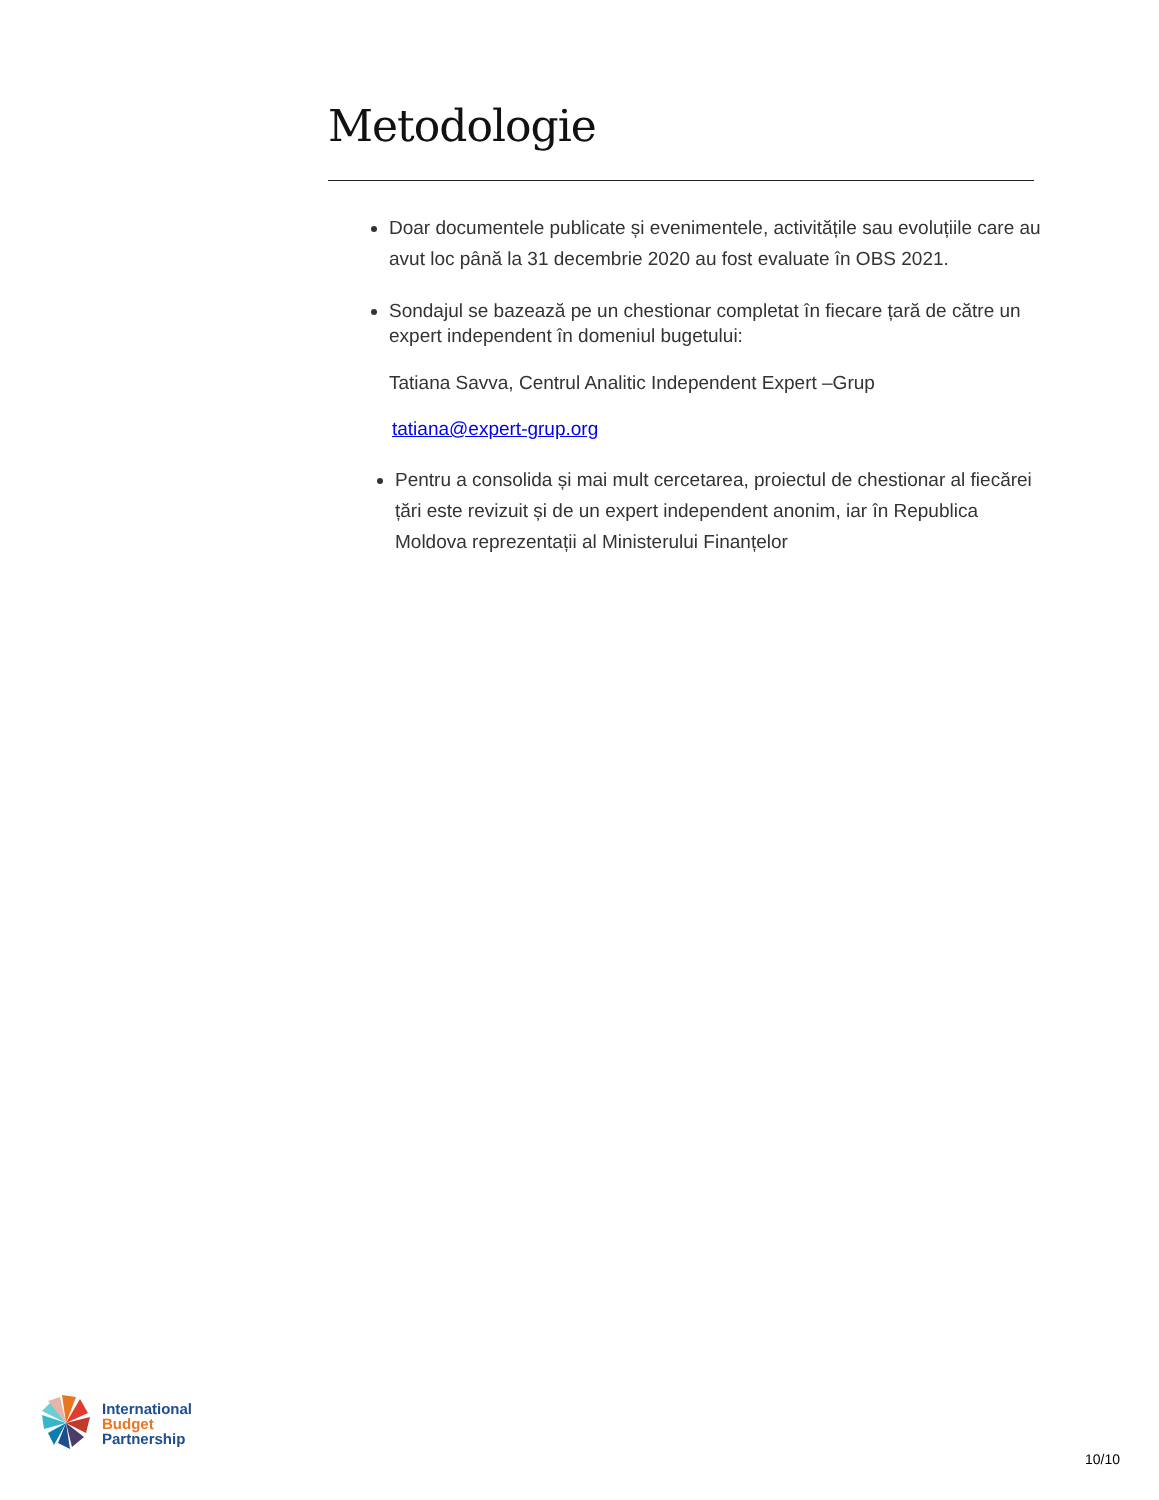Metodologie
Doar documentele publicate și evenimentele, activitățile sau evoluțiile care au avut loc până la 31 decembrie 2020 au fost evaluate în OBS 2021.
Sondajul se bazează pe un chestionar completat în fiecare țară de către un expert independent în domeniul bugetului:
Tatiana Savva, Centrul Analitic Independent Expert –Grup
tatiana@expert-grup.org
Pentru a consolida și mai mult cercetarea, proiectul de chestionar al fiecărei țări este revizuit și de un expert independent anonim, iar în Republica Moldova reprezentații al Ministerului Finanțelor
International
Budget
Partnership
10/10